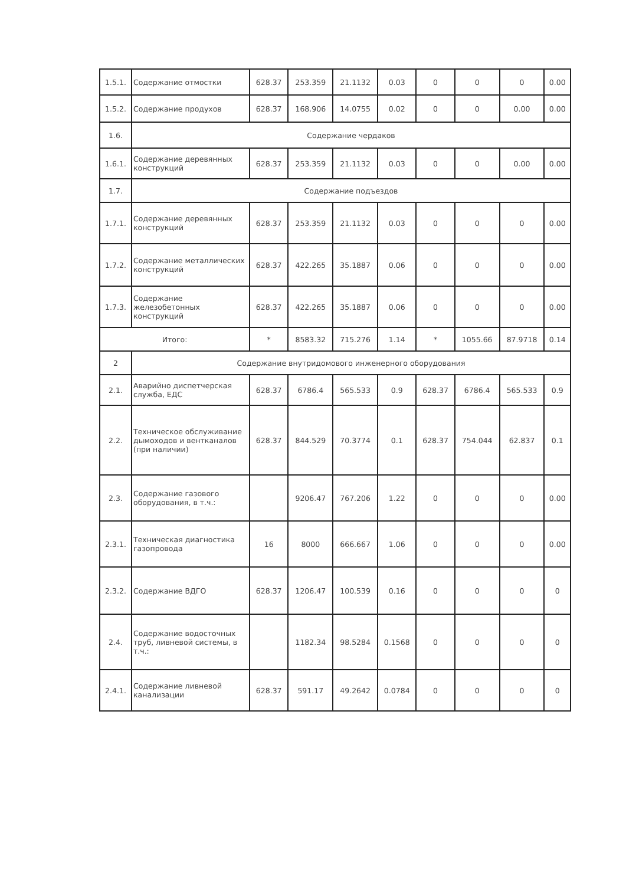| 1.5.1. | Содержание отмостки | 628.37 | 253.359 | 21.1132 | 0.03 | 0 | 0 | 0 | 0.00 |
| 1.5.2. | Содержание продухов | 628.37 | 168.906 | 14.0755 | 0.02 | 0 | 0 | 0.00 | 0.00 |
| 1.6. | Содержание чердаков | | | | | | | | |
| 1.6.1. | Содержание деревянных конструкций | 628.37 | 253.359 | 21.1132 | 0.03 | 0 | 0 | 0.00 | 0.00 |
| 1.7. | Содержание подъездов | | | | | | | | |
| 1.7.1. | Содержание деревянных конструкций | 628.37 | 253.359 | 21.1132 | 0.03 | 0 | 0 | 0 | 0.00 |
| 1.7.2. | Содержание металлических конструкций | 628.37 | 422.265 | 35.1887 | 0.06 | 0 | 0 | 0 | 0.00 |
| 1.7.3. | Содержание железобетонных конструкций | 628.37 | 422.265 | 35.1887 | 0.06 | 0 | 0 | 0 | 0.00 |
| Итого: | | * | 8583.32 | 715.276 | 1.14 | * | 1055.66 | 87.9718 | 0.14 |
| 2 | Содержание внутридомового инженерного оборудования | | | | | | | | |
| 2.1. | Аварийно диспетчерская служба, ЕДС | 628.37 | 6786.4 | 565.533 | 0.9 | 628.37 | 6786.4 | 565.533 | 0.9 |
| 2.2. | Техническое обслуживание дымоходов и вентканалов (при наличии) | 628.37 | 844.529 | 70.3774 | 0.1 | 628.37 | 754.044 | 62.837 | 0.1 |
| 2.3. | Содержание газового оборудования, в т.ч.: | | 9206.47 | 767.206 | 1.22 | 0 | 0 | 0 | 0.00 |
| 2.3.1. | Техническая диагностика газопровода | 16 | 8000 | 666.667 | 1.06 | 0 | 0 | 0 | 0.00 |
| 2.3.2. | Содержание ВДГО | 628.37 | 1206.47 | 100.539 | 0.16 | 0 | 0 | 0 | 0 |
| 2.4. | Содержание водосточных труб, ливневой системы, в т.ч.: | | 1182.34 | 98.5284 | 0.1568 | 0 | 0 | 0 | 0 |
| 2.4.1. | Содержание ливневой канализации | 628.37 | 591.17 | 49.2642 | 0.0784 | 0 | 0 | 0 | 0 |